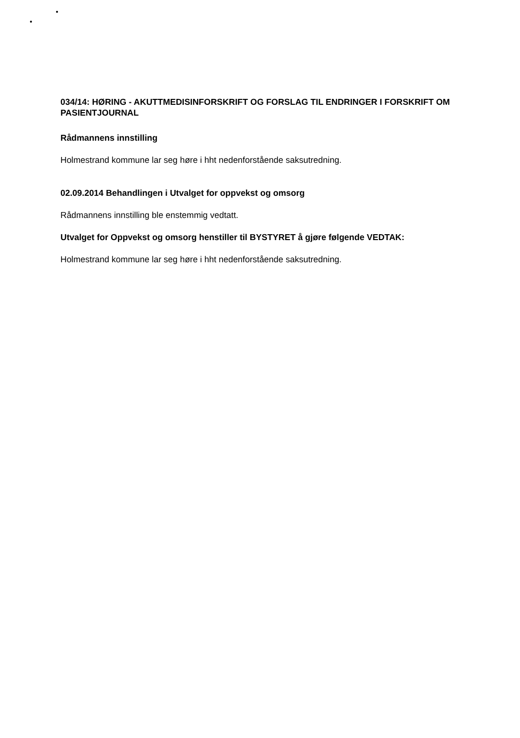034/14: HØRING - AKUTTMEDISINFORSKRIFT OG FORSLAG TIL ENDRINGER I FORSKRIFT OM PASIENTJOURNAL
Rådmannens innstilling
Holmestrand kommune lar seg høre i hht nedenforstående saksutredning.
02.09.2014 Behandlingen i Utvalget for oppvekst og omsorg
Rådmannens innstilling ble enstemmig vedtatt.
Utvalget for Oppvekst og omsorg henstiller til BYSTYRET å gjøre følgende VEDTAK:
Holmestrand kommune lar seg høre i hht nedenforstående saksutredning.